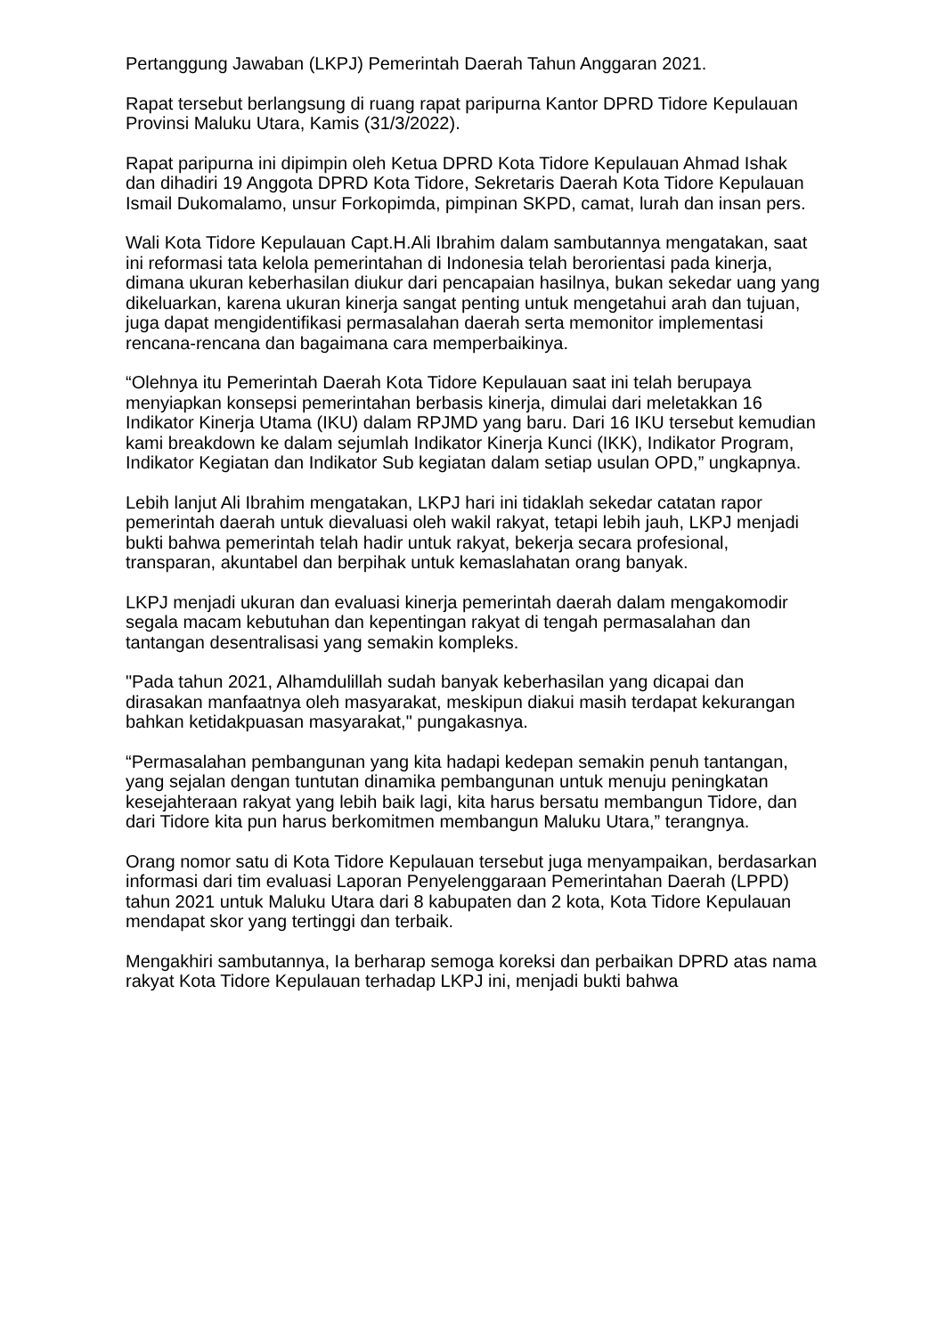Pertanggung Jawaban (LKPJ) Pemerintah Daerah Tahun Anggaran 2021.
Rapat tersebut berlangsung di ruang rapat paripurna Kantor DPRD Tidore Kepulauan Provinsi Maluku Utara, Kamis (31/3/2022).
Rapat paripurna ini dipimpin oleh Ketua DPRD Kota Tidore Kepulauan Ahmad Ishak dan dihadiri 19 Anggota DPRD Kota Tidore, Sekretaris Daerah Kota Tidore Kepulauan Ismail Dukomalamo, unsur Forkopimda, pimpinan SKPD, camat, lurah dan insan pers.
Wali Kota Tidore Kepulauan Capt.H.Ali Ibrahim dalam sambutannya mengatakan, saat ini reformasi tata kelola pemerintahan di Indonesia telah berorientasi pada kinerja, dimana ukuran keberhasilan diukur dari pencapaian hasilnya, bukan sekedar uang yang dikeluarkan, karena ukuran kinerja sangat penting untuk mengetahui arah dan tujuan, juga dapat mengidentifikasi permasalahan daerah serta memonitor implementasi rencana-rencana dan bagaimana cara memperbaikinya.
“Olehnya itu Pemerintah Daerah Kota Tidore Kepulauan saat ini telah berupaya menyiapkan konsepsi pemerintahan berbasis kinerja, dimulai dari meletakkan 16 Indikator Kinerja Utama (IKU) dalam RPJMD yang baru. Dari 16 IKU tersebut kemudian kami breakdown ke dalam sejumlah Indikator Kinerja Kunci (IKK), Indikator Program, Indikator Kegiatan dan Indikator Sub kegiatan dalam setiap usulan OPD,” ungkapnya.
Lebih lanjut Ali Ibrahim mengatakan, LKPJ hari ini tidaklah sekedar catatan rapor pemerintah daerah untuk dievaluasi oleh wakil rakyat, tetapi lebih jauh, LKPJ menjadi bukti bahwa pemerintah telah hadir untuk rakyat, bekerja secara profesional, transparan, akuntabel dan berpihak untuk kemaslahatan orang banyak.
LKPJ menjadi ukuran dan evaluasi kinerja pemerintah daerah dalam mengakomodir segala macam kebutuhan dan kepentingan rakyat di tengah permasalahan dan tantangan desentralisasi yang semakin kompleks.
"Pada tahun 2021, Alhamdulillah sudah banyak keberhasilan yang dicapai dan dirasakan manfaatnya oleh masyarakat, meskipun diakui masih terdapat kekurangan bahkan ketidakpuasan masyarakat," pungakasnya.
“Permasalahan pembangunan yang kita hadapi kedepan semakin penuh tantangan, yang sejalan dengan tuntutan dinamika pembangunan untuk menuju peningkatan kesejahteraan rakyat yang lebih baik lagi, kita harus bersatu membangun Tidore, dan dari Tidore kita pun harus berkomitmen membangun Maluku Utara,” terangnya.
Orang nomor satu di Kota Tidore Kepulauan tersebut juga menyampaikan, berdasarkan informasi dari tim evaluasi Laporan Penyelenggaraan Pemerintahan Daerah (LPPD) tahun 2021 untuk Maluku Utara dari 8 kabupaten dan 2 kota, Kota Tidore Kepulauan mendapat skor yang tertinggi dan terbaik.
Mengakhiri sambutannya, Ia berharap semoga koreksi dan perbaikan DPRD atas nama rakyat Kota Tidore Kepulauan terhadap LKPJ ini, menjadi bukti bahwa